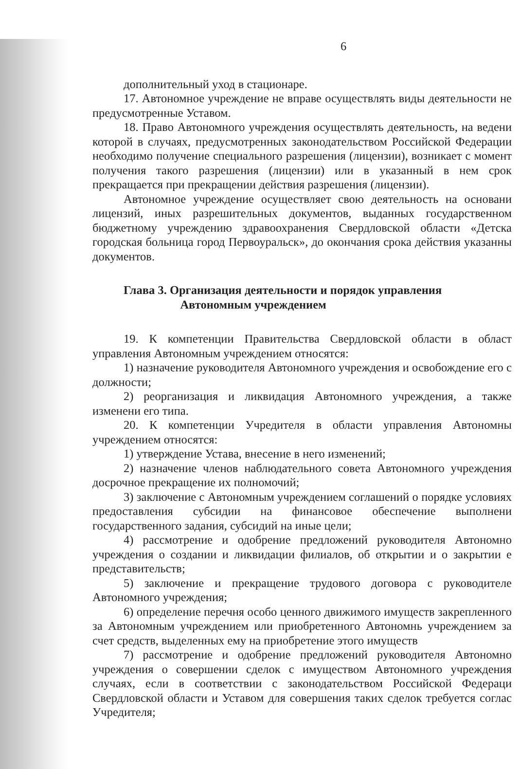6
дополнительный уход в стационаре.
17. Автономное учреждение не вправе осуществлять виды деятельности не предусмотренные Уставом.
18. Право Автономного учреждения осуществлять деятельность, на ведени которой в случаях, предусмотренных законодательством Российской Федерации необходимо получение специального разрешения (лицензии), возникает с момент получения такого разрешения (лицензии) или в указанный в нем срок прекращается при прекращении действия разрешения (лицензии).
Автономное учреждение осуществляет свою деятельность на основани лицензий, иных разрешительных документов, выданных государственном бюджетному учреждению здравоохранения Свердловской области «Детска городская больница город Первоуральск», до окончания срока действия указанны документов.
Глава 3. Организация деятельности и порядок управления
Автономным учреждением
19. К компетенции Правительства Свердловской области в област управления Автономным учреждением относятся:
1) назначение руководителя Автономного учреждения и освобождение его с должности;
2) реорганизация и ликвидация Автономного учреждения, а также изменени его типа.
20. К компетенции Учредителя в области управления Автономны учреждением относятся:
1) утверждение Устава, внесение в него изменений;
2) назначение членов наблюдательного совета Автономного учреждения досрочное прекращение их полномочий;
3) заключение с Автономным учреждением соглашений о порядке условиях предоставления субсидии на финансовое обеспечение выполнени государственного задания, субсидий на иные цели;
4) рассмотрение и одобрение предложений руководителя Автономно учреждения о создании и ликвидации филиалов, об открытии и о закрытии е представительств;
5) заключение и прекращение трудового договора с руководителе Автономного учреждения;
6) определение перечня особо ценного движимого имуществ закрепленного за Автономным учреждением или приобретенного Автономнь учреждением за счет средств, выделенных ему на приобретение этого имуществ
7) рассмотрение и одобрение предложений руководителя Автономно учреждения о совершении сделок с имуществом Автономного учреждения случаях, если в соответствии с законодательством Российской Федераци Свердловской области и Уставом для совершения таких сделок требуется соглас Учредителя;